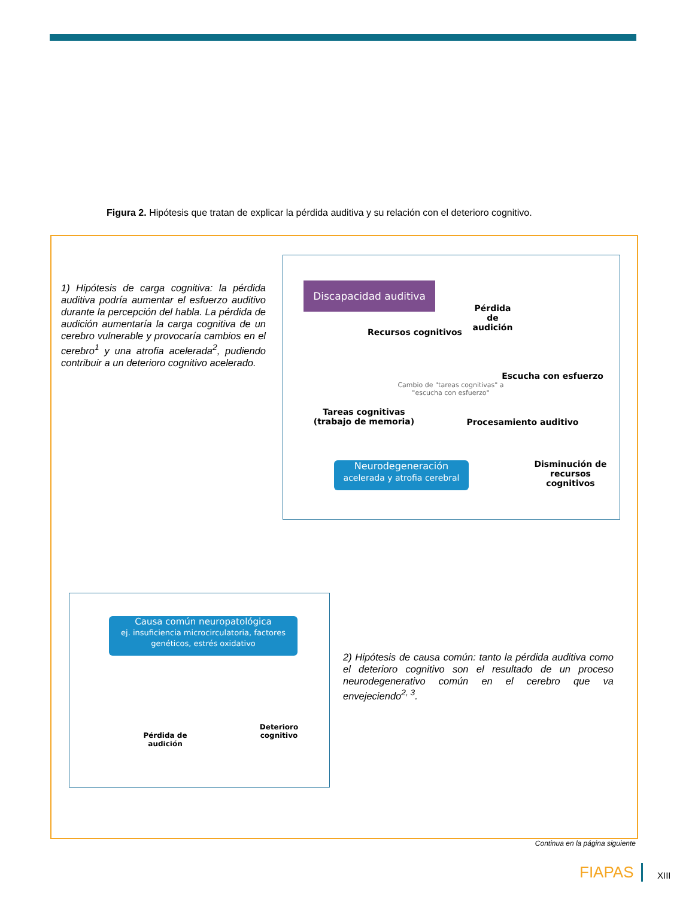Figura 2. Hipótesis que tratan de explicar la pérdida auditiva y su relación con el deterioro cognitivo.
1) Hipótesis de carga cognitiva: la pérdida auditiva podría aumentar el esfuerzo auditivo durante la percepción del habla. La pérdida de audición aumentaría la carga cognitiva de un cerebro vulnerable y provocaría cambios en el cerebro<sup>1</sup> y una atrofia acelerada<sup>2</sup>, pudiendo contribuir a un deterioro cognitivo acelerado.
Discapacidad auditiva
Pérdida
de
audición
Recursos cognitivos
Escucha con esfuerzo
Cambio de "tareas cognitivas" a
"escucha con esfuerzo"
Tareas cognitivas
(trabajo de memoria)
Procesamiento auditivo
Neurodegeneración
acelerada y atrofia cerebral
Disminución de recursos cognitivos
Causa común neuropatológica
ej. insuficiencia microcirculatoria, factores genéticos, estrés oxidativo
Pérdida de audición
Deterioro cognitivo
2) Hipótesis de causa común: tanto la pérdida auditiva como el deterioro cognitivo son el resultado de un proceso neurodegenerativo común en el cerebro que va envejeciendo<sup>2, 3</sup>.
Continua en la página siguiente
FIAPAS XIII